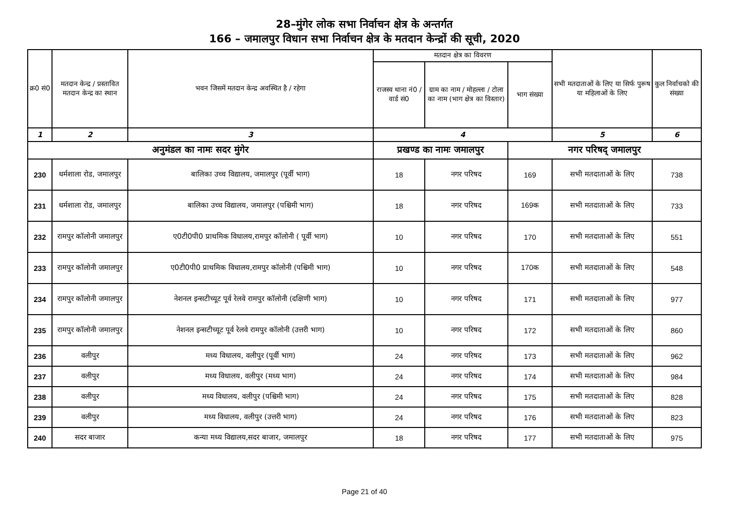28–मुंगेर लोक सभा निर्वाचन क्षेत्र के अन्तर्गत
166 – जमालपुर विधान सभा निर्वाचन क्षेत्र के मतदान केन्द्रों की सूची, 2020
| क्र0 सं0 | मतदान केन्द्र / प्रस्तावित मतदान केन्द्र का स्थान | भवन जिसमें मतदान केन्द्र अवस्थित है / रहेगा | मतदान क्षेत्र का विवरण | | | सभी मतदाताओं के लिए या सिर्फ पुरूष या महिलाओं के लिए | कुल निर्वाचको की संख्या |
| --- | --- | --- | --- | --- | --- | --- | --- |
| | | | राजस्व थाना नं0 / वार्ड सं0 | ग्राम का नाम / मोहल्ला / टोला का नाम (भाग क्षेत्र का विस्तार) | भाग संख्या | | |
| 1 | 2 | 3 | 4 | | | 5 | 6 |
| अनुमंडल का नामः सदर मुंगेर | | | प्रखण्ड का नामः जमालपुर | | नगर परिषद् जमालपुर | | |
| 230 | धर्मशाला रोड, जमालपुर | बालिका उच्च विद्यालय, जमालपुर (पूर्वी भाग) | 18 | नगर परिषद | 169 | सभी मतदाताओं के लिए | 738 |
| 231 | धर्मशाला रोड, जमालपुर | बालिका उच्च विद्यालय, जमालपुर (पश्चिमी भाग) | 18 | नगर परिषद | 169क | सभी मतदाताओं के लिए | 733 |
| 232 | रामपुर कॉलोनी जमालपुर | ए0टी0पी0 प्राथमिक विधालय,रामपुर कॉलोनी ( पूर्वी भाग) | 10 | नगर परिषद | 170 | सभी मतदाताओं के लिए | 551 |
| 233 | रामपुर कॉलोनी जमालपुर | ए0टी0पी0 प्राथमिक विधालय,रामपुर कॉलोनी (पश्चिमी भाग) | 10 | नगर परिषद | 170क | सभी मतदाताओं के लिए | 548 |
| 234 | रामपुर कॉलोनी जमालपुर | नेशनल इन्सटीच्यूट पूर्व रेलवे रामपुर कॉलोनी (दक्षिणी भाग) | 10 | नगर परिषद | 171 | सभी मतदाताओं के लिए | 977 |
| 235 | रामपुर कॉलोनी जमालपुर | नेशनल इन्सटीच्यूट पूर्व रेलवे रामपुर कॉलोनी (उत्तरी भाग) | 10 | नगर परिषद | 172 | सभी मतदाताओं के लिए | 860 |
| 236 | वलीपुर | मध्य विधालय, वलीपुर (पूर्वी भाग) | 24 | नगर परिषद | 173 | सभी मतदाताओं के लिए | 962 |
| 237 | वलीपुर | मध्य विधालय, वलीपुर (मध्य भाग) | 24 | नगर परिषद | 174 | सभी मतदाताओं के लिए | 984 |
| 238 | वलीपुर | मध्य विधालय, वलीपुर (पश्चिमी भाग) | 24 | नगर परिषद | 175 | सभी मतदाताओं के लिए | 828 |
| 239 | वलीपुर | मध्य विधालय, वलीपुर (उत्तरी भाग) | 24 | नगर परिषद | 176 | सभी मतदाताओं के लिए | 823 |
| 240 | सदर बाजार | कन्या मध्य विद्यालय,सदर बाजार, जमालपुर | 18 | नगर परिषद | 177 | सभी मतदाताओं के लिए | 975 |
Page 21 of 40